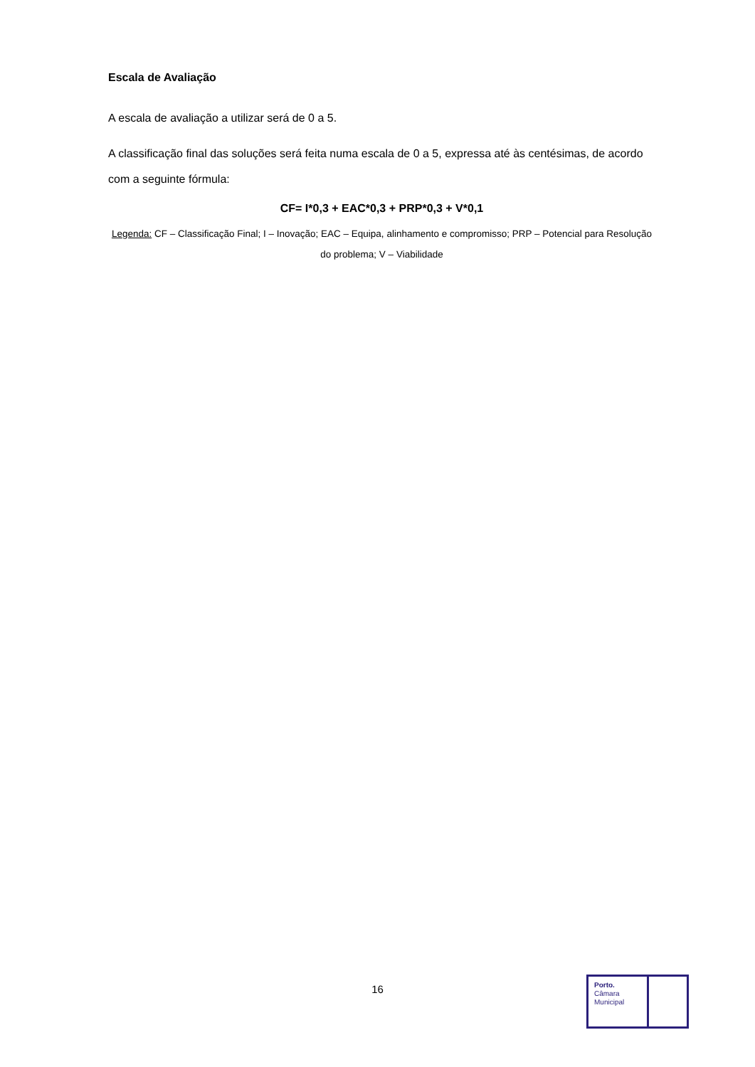Escala de Avaliação
A escala de avaliação a utilizar será de 0 a 5.
A classificação final das soluções será feita numa escala de 0 a 5, expressa até às centésimas, de acordo com a seguinte fórmula:
CF= I*0,3 + EAC*0,3 + PRP*0,3 + V*0,1
Legenda: CF – Classificação Final; I – Inovação; EAC – Equipa, alinhamento e compromisso; PRP – Potencial para Resolução do problema; V – Viabilidade
16
Porto.
Câmara
Municipal